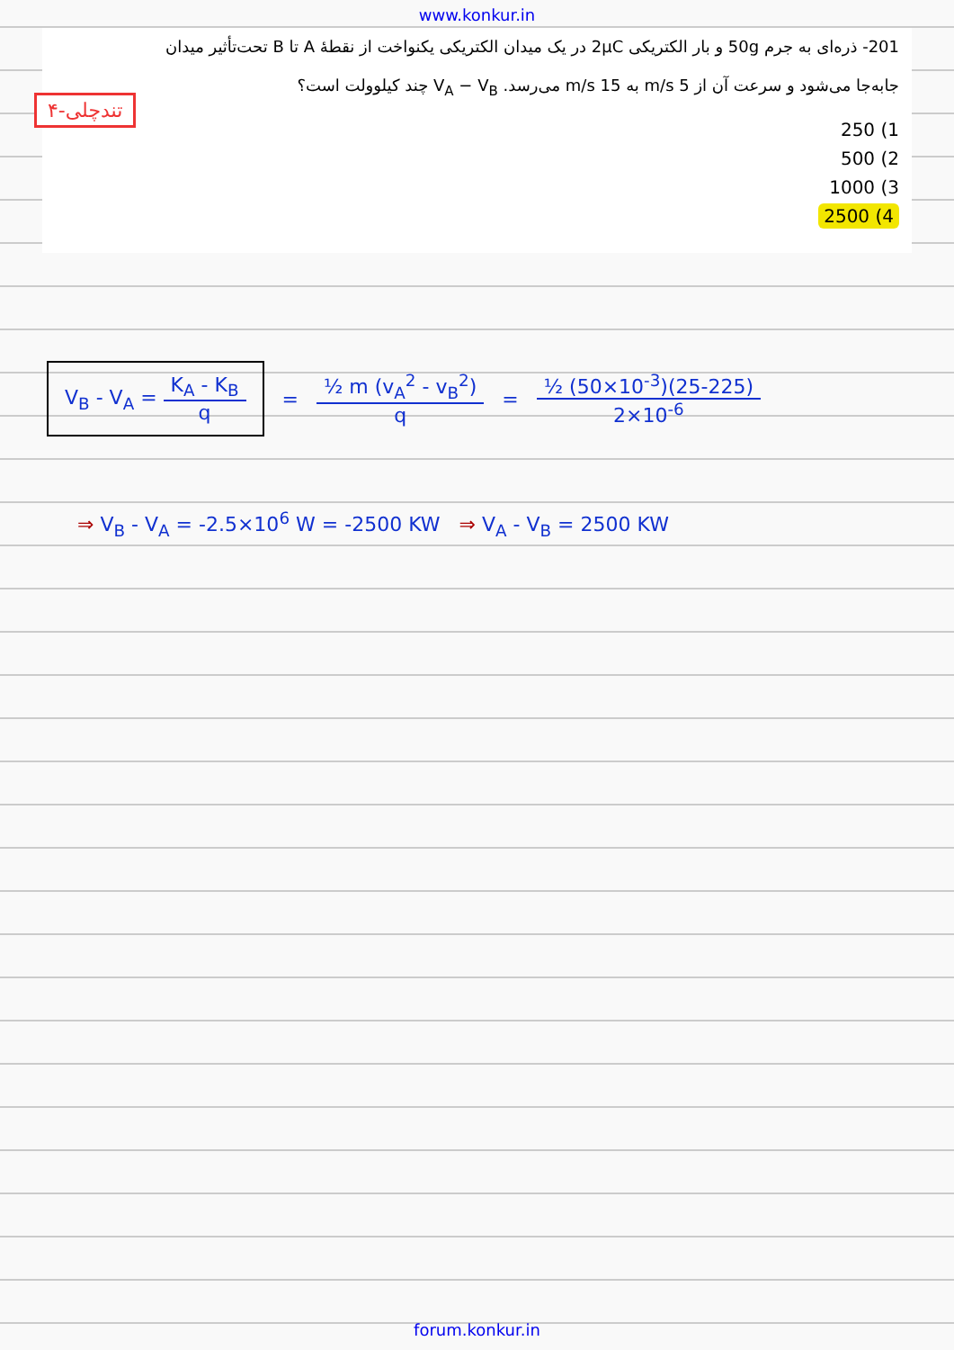www.konkur.in
201- ذره‌ای به جرم 50g و بار الکتریکی 2μC در یک میدان الکتریکی یکنواخت از نقطهٔ A تا B تحت‌تأثیر میدان
جابه‌جا می‌شود و سرعت آن از 5 m/s به 15 m/s می‌رسد. V<sub>A</sub> − V<sub>B</sub> چند کیلوولت است؟
1) 250
2) 500
3) 1000
4) 2500
۴-تندچلی
V<sub>B</sub> - V<sub>A</sub> = K<sub>A</sub> - K<sub>B</sub> q
= ½ m (v<sub>A</sub><sup>2</sup> - v<sub>B</sub><sup>2</sup>) q = ½ (50×10<sup>-3</sup>)(25-225) 2×10<sup>-6</sup>
⇒ V<sub>B</sub> - V<sub>A</sub> = -2.5×10<sup>6</sup> W = -2500 KW ⇒ V<sub>A</sub> - V<sub>B</sub> = 2500 KW
forum.konkur.in